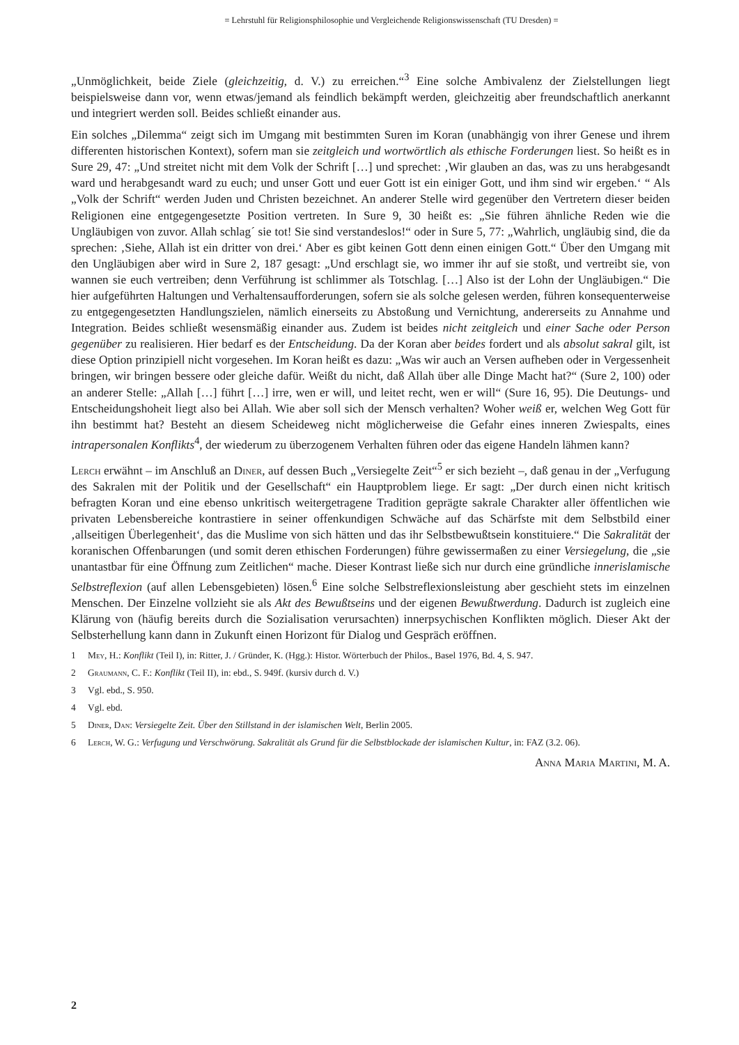= Lehrstuhl für Religionsphilosophie und Vergleichende Religionswissenschaft (TU Dresden) =
„Unmöglichkeit, beide Ziele (gleichzeitig, d. V.) zu erreichen.“<sup>3</sup> Eine solche Ambivalenz der Zielstellungen liegt beispielsweise dann vor, wenn etwas/jemand als feindlich bekämpft werden, gleichzeitig aber freundschaftlich anerkannt und integriert werden soll. Beides schließt einander aus.
Ein solches „Dilemma“ zeigt sich im Umgang mit bestimmten Suren im Koran (unabhängig von ihrer Genese und ihrem differenten historischen Kontext), sofern man sie zeitgleich und wortwörtlich als ethische Forderungen liest. So heißt es in Sure 29, 47: „Und streitet nicht mit dem Volk der Schrift […] und sprechet: ‚Wir glauben an das, was zu uns herabgesandt ward und herabgesandt ward zu euch; und unser Gott und euer Gott ist ein einiger Gott, und ihm sind wir ergeben.‘ “ Als „Volk der Schrift“ werden Juden und Christen bezeichnet. An anderer Stelle wird gegenüber den Vertretern dieser beiden Religionen eine entgegengesetzte Position vertreten. In Sure 9, 30 heißt es: „Sie führen ähnliche Reden wie die Ungläubigen von zuvor. Allah schlag´ sie tot! Sie sind verstandeslos!“ oder in Sure 5, 77: „Wahrlich, ungläubig sind, die da sprechen: ‚Siehe, Allah ist ein dritter von drei.‘ Aber es gibt keinen Gott denn einen einigen Gott.“ Über den Umgang mit den Ungläubigen aber wird in Sure 2, 187 gesagt: „Und erschlagt sie, wo immer ihr auf sie stoßt, und vertreibt sie, von wannen sie euch vertreiben; denn Verführung ist schlimmer als Totschlag. […] Also ist der Lohn der Ungläubigen.“ Die hier aufgeführten Haltungen und Verhaltensaufforderungen, sofern sie als solche gelesen werden, führen konsequenterweise zu entgegengesetzten Handlungszielen, nämlich einerseits zu Abstoßung und Vernichtung, andererseits zu Annahme und Integration. Beides schließt wesensmäßig einander aus. Zudem ist beides nicht zeitgleich und einer Sache oder Person gegenüber zu realisieren. Hier bedarf es der Entscheidung. Da der Koran aber beides fordert und als absolut sakral gilt, ist diese Option prinzipiell nicht vorgesehen. Im Koran heißt es dazu: „Was wir auch an Versen aufheben oder in Vergessenheit bringen, wir bringen bessere oder gleiche dafür. Weißt du nicht, daß Allah über alle Dinge Macht hat?“ (Sure 2, 100) oder an anderer Stelle: „Allah […] führt […] irre, wen er will, und leitet recht, wen er will“ (Sure 16, 95). Die Deutungs- und Entscheidungshoheit liegt also bei Allah. Wie aber soll sich der Mensch verhalten? Woher weiß er, welchen Weg Gott für ihn bestimmt hat? Besteht an diesem Scheideweg nicht möglicherweise die Gefahr eines inneren Zwiespalts, eines intrapersonalen Konflikts<sup>4</sup>, der wiederum zu überzogenem Verhalten führen oder das eigene Handeln lähmen kann?
Lerch erwähnt – im Anschluß an Diner, auf dessen Buch „Versiegelte Zeit“<sup>5</sup> er sich bezieht –, daß genau in der „Verfugung des Sakralen mit der Politik und der Gesellschaft“ ein Hauptproblem liege. Er sagt: „Der durch einen nicht kritisch befragten Koran und eine ebenso unkritisch weitergetragene Tradition geprägte sakrale Charakter aller öffentlichen wie privaten Lebensbereiche kontrastiere in seiner offenkundigen Schwäche auf das Schärfste mit dem Selbstbild einer ‚allseitigen Überlegenheit‘, das die Muslime von sich hätten und das ihr Selbstbewußtsein konstituiere.“ Die Sakralität der koranischen Offenbarungen (und somit deren ethischen Forderungen) führe gewissermaßen zu einer Versiegelung, die „sie unantastbar für eine Öffnung zum Zeitlichen“ mache. Dieser Kontrast ließe sich nur durch eine gründliche innerislamische Selbstreflexion (auf allen Lebensgebieten) lösen.<sup>6</sup> Eine solche Selbstreflexionsleistung aber geschieht stets im einzelnen Menschen. Der Einzelne vollzieht sie als Akt des Bewußtseins und der eigenen Bewußtwerdung. Dadurch ist zugleich eine Klärung von (häufig bereits durch die Sozialisation verursachten) innerpsychischen Konflikten möglich. Dieser Akt der Selbsterhellung kann dann in Zukunft einen Horizont für Dialog und Gespräch eröffnen.
1 Mey, H.: Konflikt (Teil I), in: Ritter, J. / Gründer, K. (Hgg.): Histor. Wörterbuch der Philos., Basel 1976, Bd. 4, S. 947.
2 Graumann, C. F.: Konflikt (Teil II), in: ebd., S. 949f. (kursiv durch d. V.)
3 Vgl. ebd., S. 950.
4 Vgl. ebd.
5 Diner, Dan: Versiegelte Zeit. Über den Stillstand in der islamischen Welt, Berlin 2005.
6 Lerch, W. G.: Verfugung und Verschwörung. Sakralität als Grund für die Selbstblockade der islamischen Kultur, in: FAZ (3.2. 06).
Anna Maria Martini, M. A.
2